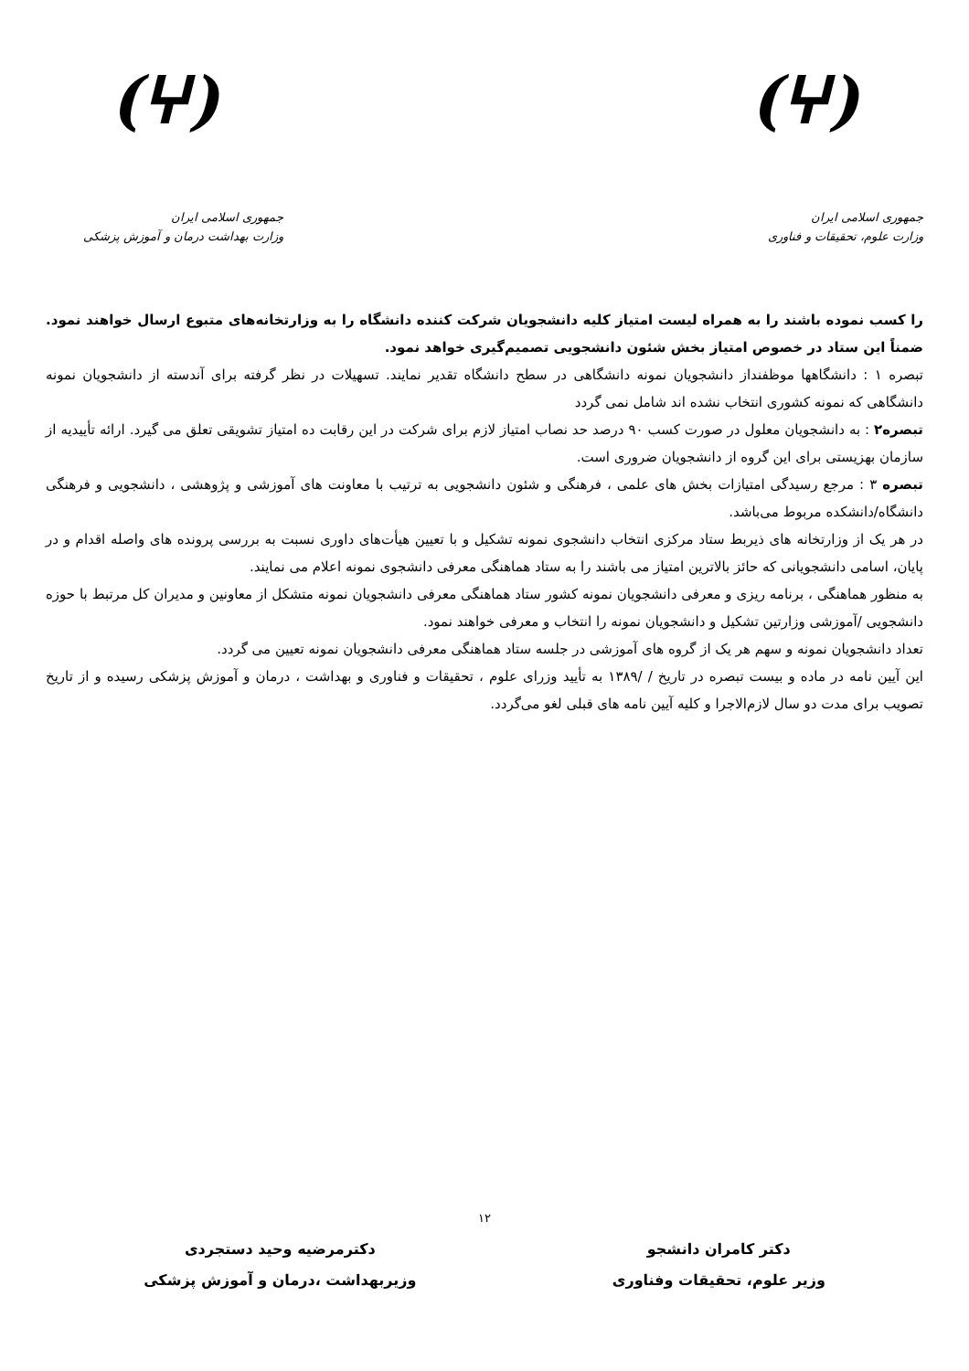(ⵖ)
جمهوری اسلامی ایران
وزارت علوم، تحقیقات و فناوری
(ⵖ)
جمهوری اسلامی ایران
وزارت بهداشت درمان و آموزش پزشکی
را کسب نموده باشند را به همراه لیست امتیاز کلیه دانشجویان شرکت کننده دانشگاه را به وزارتخانه‌های متبوع ارسال خواهند نمود. ضمناً این ستاد در خصوص امتیاز بخش شئون دانشجویی تصمیم‌گیری خواهد نمود.
تبصره ۱ : دانشگاهها موظفنداز دانشجویان نمونه دانشگاهی در سطح دانشگاه تقدیر نمایند. تسهیلات در نظر گرفته برای آندسته از دانشجویان نمونه دانشگاهی که نمونه کشوری انتخاب نشده اند شامل نمی گردد
تبصره۲ : به دانشجویان معلول در صورت کسب ۹۰ درصد حد نصاب امتیاز لازم برای شرکت در این رقابت ده امتیاز تشویقی تعلق می گیرد. ارائه تأییدیه از سازمان بهزیستی برای این گروه از دانشجویان ضروری است.
تبصره ۳ : مرجع رسیدگی امتیازات بخش های علمی ، فرهنگی و شئون دانشجویی به ترتیب با معاونت های آموزشی و پژوهشی ، دانشجویی و فرهنگی دانشگاه/دانشکده مربوط می‌باشد.
در هر یک از وزارتخانه های ذیربط ستاد مرکزی انتخاب دانشجوی نمونه تشکیل و با تعیین هیأت‌های داوری نسبت به بررسی پرونده های واصله اقدام و در پایان، اسامی دانشجویانی که حائز بالاترین امتیاز می باشند را به ستاد هماهنگی معرفی دانشجوی نمونه اعلام می نمایند.
به منظور هماهنگی ، برنامه ریزی و معرفی دانشجویان نمونه کشور ستاد هماهنگی معرفی دانشجویان نمونه متشکل از معاونین و مدیران کل مرتبط با حوزه دانشجویی /آموزشی وزارتین تشکیل و دانشجویان نمونه را انتخاب و معرفی خواهند نمود.
تعداد دانشجویان نمونه و سهم هر یک از گروه های آموزشی در جلسه ستاد هماهنگی معرفی دانشجویان نمونه تعیین می گردد.
این آیین نامه در ماده و بیست تبصره در تاریخ / /۱۳۸۹ به تأیید وزرای علوم ، تحقیقات و فناوری و بهداشت ، درمان و آموزش پزشکی رسیده و از تاریخ تصویب برای مدت دو سال لازم‌الاجرا و کلیه آیین نامه های قبلی لغو می‌گردد.
۱۲
دکتر کامران دانشجو
وزیر علوم، تحقیقات وفناوری
دکترمرضیه وحید دستجردی
وزیربهداشت ،درمان و آموزش پزشکی